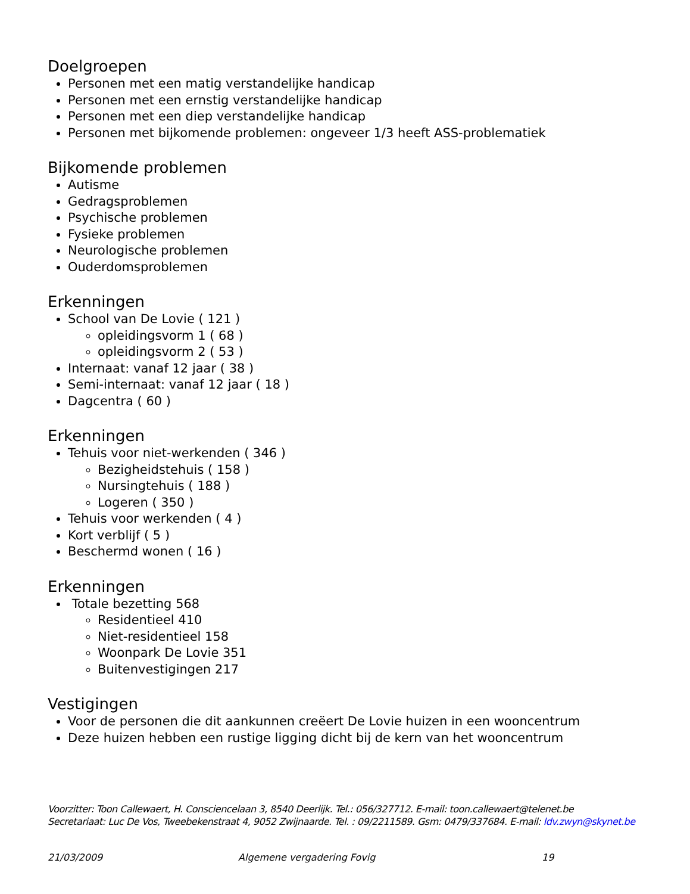Doelgroepen
Personen met een matig verstandelijke handicap
Personen met een ernstig verstandelijke handicap
Personen met een diep verstandelijke handicap
Personen met bijkomende problemen: ongeveer 1/3 heeft ASS-problematiek
Bijkomende problemen
Autisme
Gedragsproblemen
Psychische problemen
Fysieke problemen
Neurologische problemen
Ouderdomsproblemen
Erkenningen
School van De Lovie ( 121 )
opleidingsvorm 1 ( 68 )
opleidingsvorm 2 ( 53 )
Internaat: vanaf 12 jaar ( 38 )
Semi-internaat: vanaf 12 jaar ( 18 )
Dagcentra ( 60 )
Erkenningen
Tehuis voor niet-werkenden ( 346 )
Bezigheidstehuis ( 158 )
Nursingtehuis ( 188 )
Logeren ( 350 )
Tehuis voor werkenden ( 4 )
Kort verblijf ( 5 )
Beschermd wonen ( 16 )
Erkenningen
Totale bezetting 568
Residentieel 410
Niet-residentieel 158
Woonpark De Lovie 351
Buitenvestigingen 217
Vestigingen
Voor de personen die dit aankunnen creëert De Lovie huizen in een wooncentrum
Deze huizen hebben een rustige ligging dicht bij de kern van het wooncentrum
Voorzitter: Toon Callewaert, H. Consciencelaan 3, 8540 Deerlijk. Tel.: 056/327712. E-mail: toon.callewaert@telenet.be
Secretariaat: Luc De Vos, Tweebekenstraat 4, 9052 Zwijnaarde. Tel. : 09/2211589. Gsm: 0479/337684. E-mail: ldv.zwyn@skynet.be
21/03/2009 Algemene vergadering Fovig 19